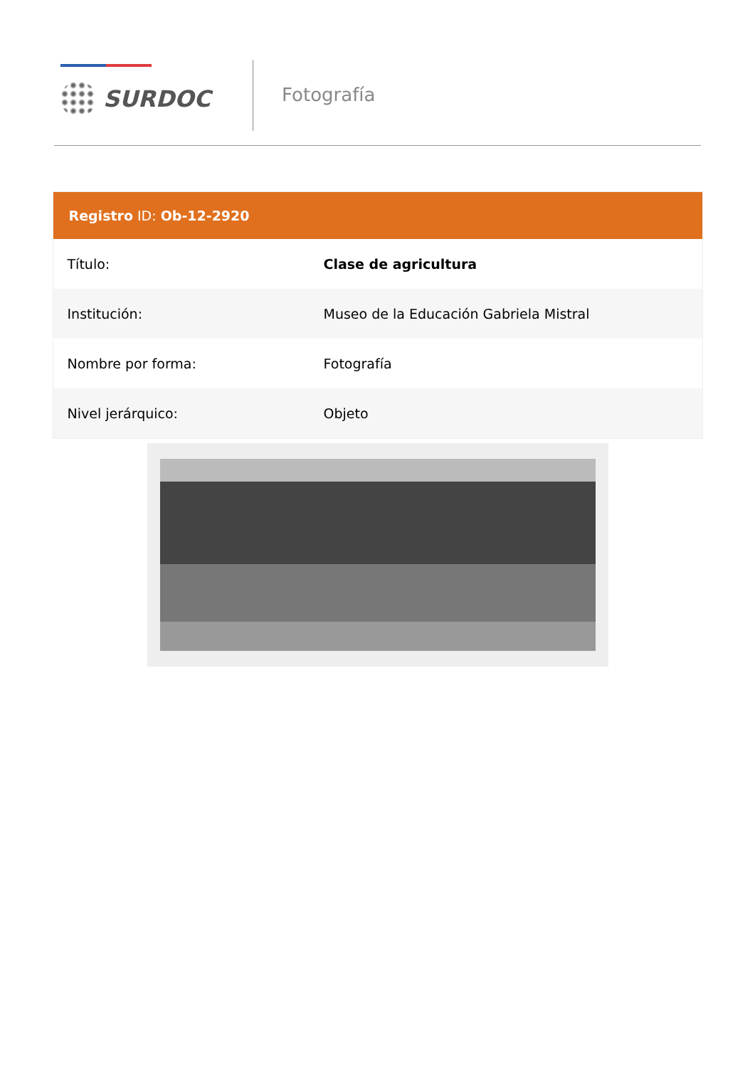SURDOC
Fotografía
| Registro ID: Ob-12-2920 | |
| --- | --- |
| Título: | Clase de agricultura |
| Institución: | Museo de la Educación Gabriela Mistral |
| Nombre por forma: | Fotografía |
| Nivel jerárquico: | Objeto |